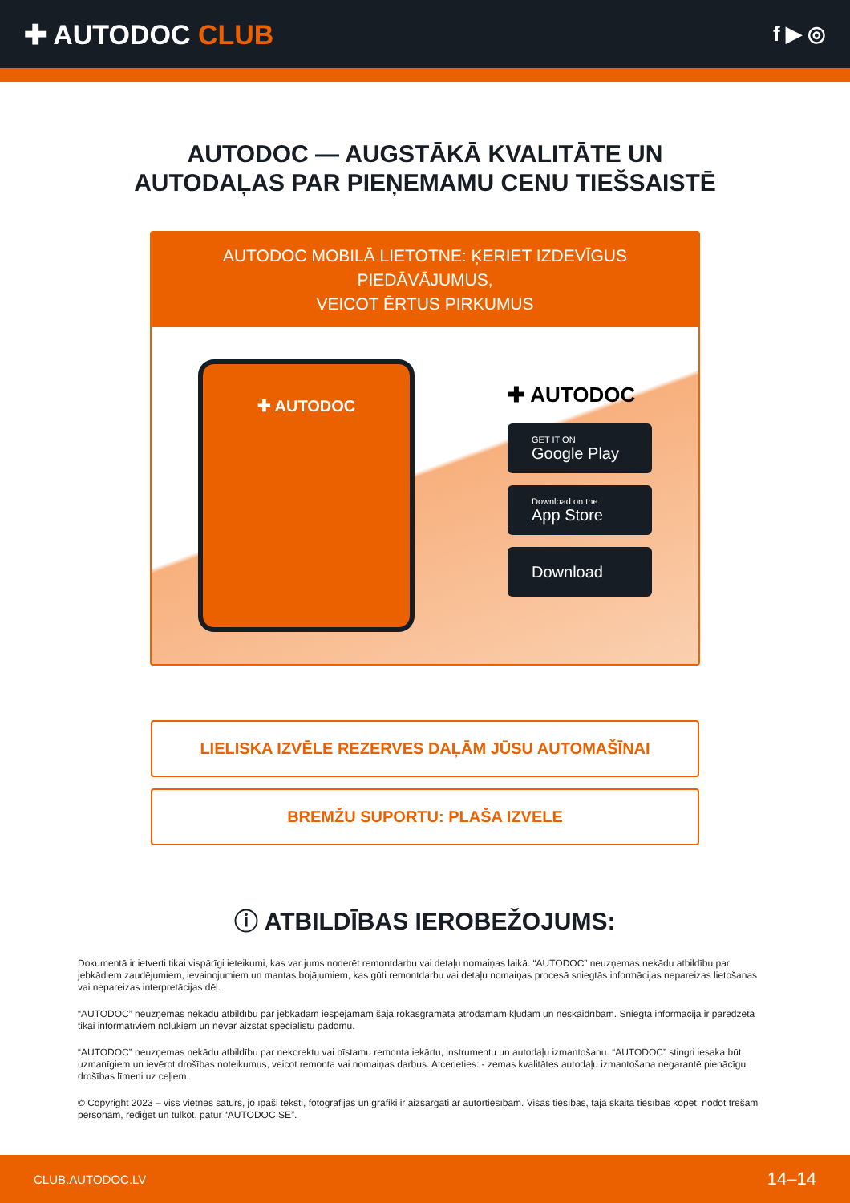✚ AUTODOC CLUB
f ▶ ◎
AUTODOC — AUGSTĀKĀ KVALITĀTE UN
AUTODAĻAS PAR PIEŅEMAMU CENU TIEŠSAISTĒ
AUTODOC MOBILĀ LIETOTNE: ĶERIET IZDEVĪGUS PIEDĀVĀJUMUS,
VEICOT ĒRTUS PIRKUMUS
✚ AUTODOC
✚ AUTODOC
GET IT ON
Google Play
Download on the
App Store
Download
LIELISKA IZVĒLE REZERVES DAĻĀM JŪSU AUTOMAŠĪNAI
BREMŽU SUPORTU: PLAŠA IZVELE
ⓘ ATBILDĪBAS IEROBEŽOJUMS:
Dokumentā ir ietverti tikai vispārīgi ieteikumi, kas var jums noderēt remontdarbu vai detaļu nomaiņas laikā. “AUTODOC” neuzņemas nekādu atbildību par jebkādiem zaudējumiem, ievainojumiem un mantas bojājumiem, kas gūti remontdarbu vai detaļu nomaiņas procesā sniegtās informācijas nepareizas lietošanas vai nepareizas interpretācijas dēļ.
“AUTODOC” neuzņemas nekādu atbildību par jebkādām iespējamām šajā rokasgrāmatā atrodamām kļūdām un neskaidrībām. Sniegtā informācija ir paredzēta tikai informatīviem nolūkiem un nevar aizstāt speciālistu padomu.
“AUTODOC” neuzņemas nekādu atbildību par nekorektu vai bīstamu remonta iekārtu, instrumentu un autodaļu izmantošanu. “AUTODOC” stingri iesaka būt uzmanīgiem un ievērot drošības noteikumus, veicot remonta vai nomaiņas darbus. Atcerieties: - zemas kvalitātes autodaļu izmantošana negarantē pienācīgu drošības līmeni uz ceļiem.
© Copyright 2023 – viss vietnes saturs, jo īpaši teksti, fotogrāfijas un grafiki ir aizsargāti ar autortiesībām. Visas tiesības, tajā skaitā tiesības kopēt, nodot trešām personām, rediģēt un tulkot, patur “AUTODOC SE”.
CLUB.AUTODOC.LV 14–14